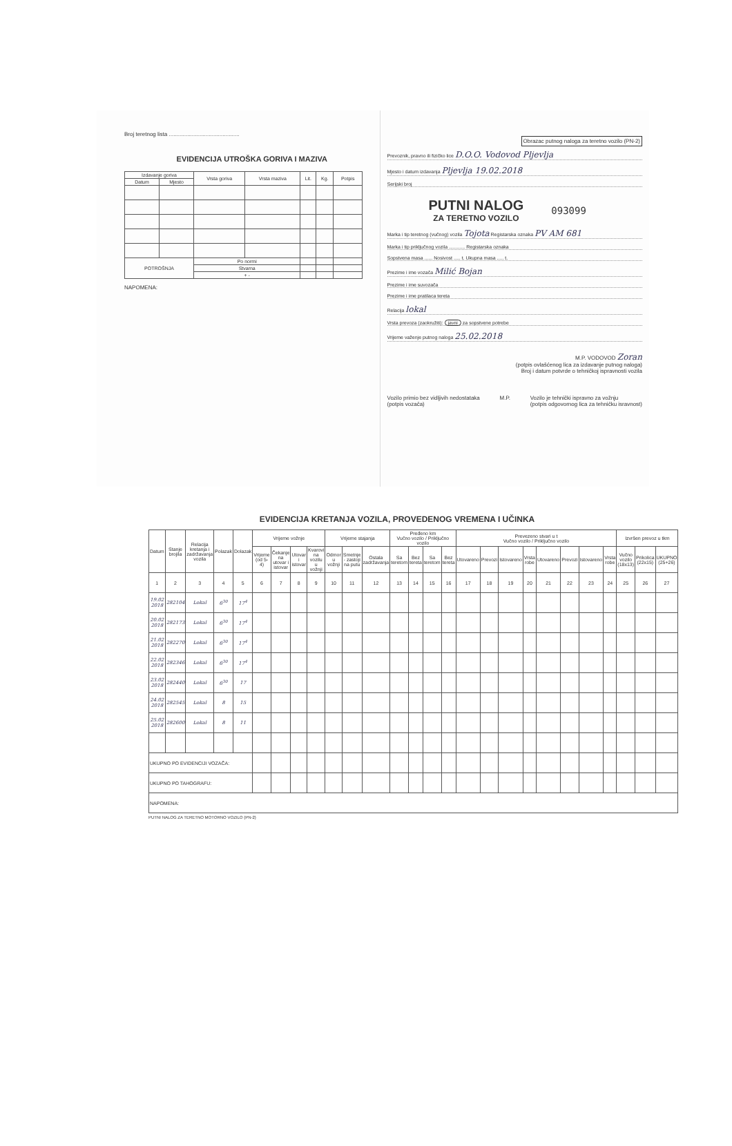Broj teretnog lista ..............................................
EVIDENCIJA UTROŠKA GORIVA I MAZIVA
| Izdavanje goriva | | Vrsta goriva | Vrsta maziva | Lit. | Kg. | Potpis |
| --- | --- | --- | --- | --- | --- | --- |
| Datum | Mjesto | | | | | |
| POTROŠNJA | | Po normi | | | | |
| | | Stvarna | | | | |
| | | + - | | | | |
NAPOMENA:
Obrazac putnog naloga za teretno vozilo (PN-2)
Prevoznik, pravno ili fizičko lice D.O.O. Vodovod Pljevlja
Mjesto i datum izdavanja Pljevlja 19.02.2018
Serijski broj
PUTNI NALOG
ZA TERETNO VOZILO
093099
Marka i tip teretnog (vučnog) vozila Tojota Registarska oznaka PV AM 681
Marka i tip priključnog vozila ............ Registarska oznaka
Sopstvena masa ...... Nosivost ..... t. Ukupna masa ..... t.
Prezime i ime vozača Milić Bojan
Prezime i ime suvozača
Prezime i ime pratilaca tereta
Relacija lokal
Vrsta prevoza (zaokružiti): javni za sopstvene potrebe
Vrijeme važenje putnog naloga 25.02.2018
M.P. VODOVOD Zoran
(potpis ovlašćenog lica za izdavanje putnog naloga)
Broj i datum potvrde o tehničkoj ispravnosti vozila
Vozilo primio bez vidljivih nedostataka
(potpis vozača)
M.P. Vozilo je tehnički ispravno za vožnju
(potpis odgovornog lica za tehničku isravnost)
EVIDENCIJA KRETANJA VOZILA, PROVEDENOG VREMENA I UČINKA
| Datum | Stanje brojila | Relacija kretanja i zadržavanja vozila | Polazak | Dolazak | Vrijeme vožnje | | | | Vrijeme stajanja | | | Pređeno km Vučno vozilo / Priključno vozilo | | | | Prevezeno stvari u t Vučno vozilo / Priključno vozilo | | | | | | | | Izvršen prevoz u tkm | | |
| --- | --- | --- | --- | --- | --- | --- | --- | --- | --- | --- | --- | --- | --- | --- | --- | --- | --- | --- | --- | --- | --- | --- | --- | --- | --- | --- |
| | | | | | Vrijeme (od 5-4) | Čekanje na utovar i istovar | Utovar i istovar | Kvarovi na vozilu u vožnji | Odmor u vožnji | Smetnje - zastoji na putu | Ostala zadržavanja | Sa teretom | Bez tereta | Sa teretom | Bez tereta | Utovareno | Prevozi | Istovareno | Vrsta robe | Utovareno | Prevozi | Istovareno | Vrsta robe | Vučno vozilo (18x13) | Prikolica (22x15) | UKUPNO (25+26) |
| 1 | 2 | 3 | 4 | 5 | 6 | 7 | 8 | 9 | 10 | 11 | 12 | 13 | 14 | 15 | 16 | 17 | 18 | 19 | 20 | 21 | 22 | 23 | 24 | 25 | 26 | 27 |
| 19.02 2018 | 282104 | Lokal | 6<sup>30</sup> | 17<sup>4</sup> | | | | | | | | | | | | | | | | | | | | | | |
| 20.02 2018 | 282173 | Lokal | 6<sup>30</sup> | 17<sup>4</sup> | | | | | | | | | | | | | | | | | | | | | | |
| 21.02 2018 | 282270 | Lokal | 6<sup>30</sup> | 17<sup>4</sup> | | | | | | | | | | | | | | | | | | | | | | |
| 22.02 2018 | 282346 | Lokal | 6<sup>30</sup> | 17<sup>4</sup> | | | | | | | | | | | | | | | | | | | | | | |
| 23.02 2018 | 282440 | Lokal | 6<sup>30</sup> | 17 | | | | | | | | | | | | | | | | | | | | | | |
| 24.02 2018 | 282545 | Lokal | 8 | 15 | | | | | | | | | | | | | | | | | | | | | | |
| 25.02 2018 | 282600 | Lokal | 8 | 11 | | | | | | | | | | | | | | | | | | | | | | |
| UKUPNO PO EVIDENCIJI VOZAČA: | | | | | | | | | | | | | | | | | | | | | | | | | | |
| UKUPNO PO TAHOGRAFU: | | | | | | | | | | | | | | | | | | | | | | | | | | |
| NAPOMENA: | | | | | | | | | | | | | | | | | | | | | | | | | | |
PUTNI NALOG ZA TERETNO MOTORNO VOZILO (PN-2)